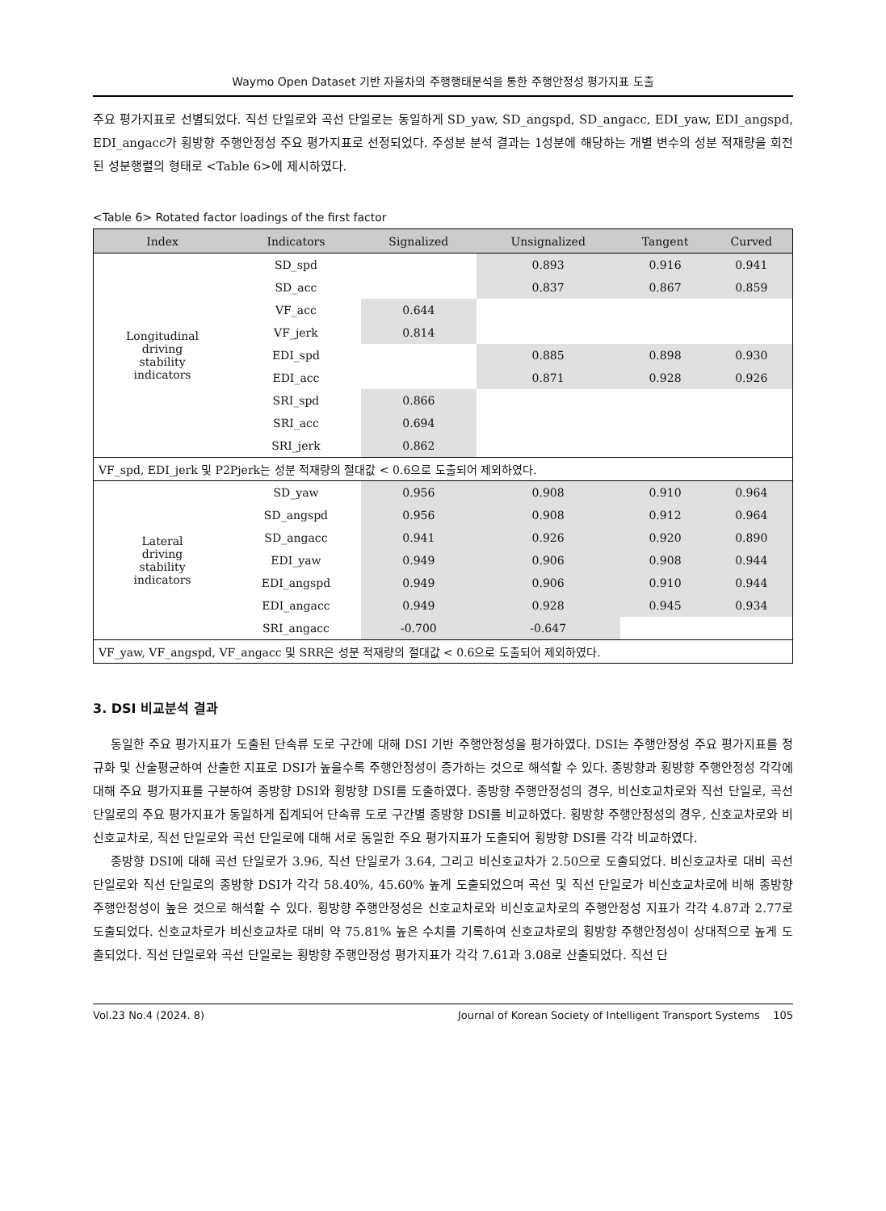Waymo Open Dataset 기반 자율차의 주행행태분석을 통한 주행안정성 평가지표 도출
주요 평가지표로 선별되었다. 직선 단일로와 곡선 단일로는 동일하게 SD_yaw, SD_angspd, SD_angacc, EDI_yaw, EDI_angspd, EDI_angacc가 횡방향 주행안정성 주요 평가지표로 선정되었다. 주성분 분석 결과는 1성분에 해당하는 개별 변수의 성분 적재량을 회전된 성분행렬의 형태로 <Table 6>에 제시하였다.
<Table 6> Rotated factor loadings of the first factor
| Index | Indicators | Signalized | Unsignalized | Tangent | Curved |
| --- | --- | --- | --- | --- | --- |
| Longitudinal driving stability indicators | SD_spd | | 0.893 | 0.916 | 0.941 |
| | SD_acc | | 0.837 | 0.867 | 0.859 |
| | VF_acc | 0.644 | | | |
| | VF_jerk | 0.814 | | | |
| | EDI_spd | | 0.885 | 0.898 | 0.930 |
| | EDI_acc | | 0.871 | 0.928 | 0.926 |
| | SRI_spd | 0.866 | | | |
| | SRI_acc | 0.694 | | | |
| | SRI_jerk | 0.862 | | | |
| VF_spd, EDI_jerk 및 P2Pjerk는 성분 적재량의 절대값 < 0.6으로 도출되어 제외하였다. | | | | | |
| Lateral driving stability indicators | SD_yaw | 0.956 | 0.908 | 0.910 | 0.964 |
| | SD_angspd | 0.956 | 0.908 | 0.912 | 0.964 |
| | SD_angacc | 0.941 | 0.926 | 0.920 | 0.890 |
| | EDI_yaw | 0.949 | 0.906 | 0.908 | 0.944 |
| | EDI_angspd | 0.949 | 0.906 | 0.910 | 0.944 |
| | EDI_angacc | 0.949 | 0.928 | 0.945 | 0.934 |
| | SRI_angacc | -0.700 | -0.647 | | |
| VF_yaw, VF_angspd, VF_angacc 및 SRR은 성분 적재량의 절대값 < 0.6으로 도출되어 제외하였다. | | | | | |
3. DSI 비교분석 결과
동일한 주요 평가지표가 도출된 단속류 도로 구간에 대해 DSI 기반 주행안정성을 평가하였다. DSI는 주행안정성 주요 평가지표를 정규화 및 산술평균하여 산출한 지표로 DSI가 높을수록 주행안정성이 증가하는 것으로 해석할 수 있다. 종방향과 횡방향 주행안정성 각각에 대해 주요 평가지표를 구분하여 종방향 DSI와 횡방향 DSI를 도출하였다. 종방향 주행안정성의 경우, 비신호교차로와 직선 단일로, 곡선 단일로의 주요 평가지표가 동일하게 집계되어 단속류 도로 구간별 종방향 DSI를 비교하였다. 횡방향 주행안정성의 경우, 신호교차로와 비신호교차로, 직선 단일로와 곡선 단일로에 대해 서로 동일한 주요 평가지표가 도출되어 횡방향 DSI를 각각 비교하였다.
종방향 DSI에 대해 곡선 단일로가 3.96, 직선 단일로가 3.64, 그리고 비신호교차가 2.50으로 도출되었다. 비신호교차로 대비 곡선 단일로와 직선 단일로의 종방향 DSI가 각각 58.40%, 45.60% 높게 도출되었으며 곡선 및 직선 단일로가 비신호교차로에 비해 종방향 주행안정성이 높은 것으로 해석할 수 있다. 횡방향 주행안정성은 신호교차로와 비신호교차로의 주행안정성 지표가 각각 4.87과 2.77로 도출되었다. 신호교차로가 비신호교차로 대비 약 75.81% 높은 수치를 기록하여 신호교차로의 횡방향 주행안정성이 상대적으로 높게 도출되었다. 직선 단일로와 곡선 단일로는 횡방향 주행안정성 평가지표가 각각 7.61과 3.08로 산출되었다. 직선 단
Vol.23 No.4 (2024. 8) Journal of Korean Society of Intelligent Transport Systems 105